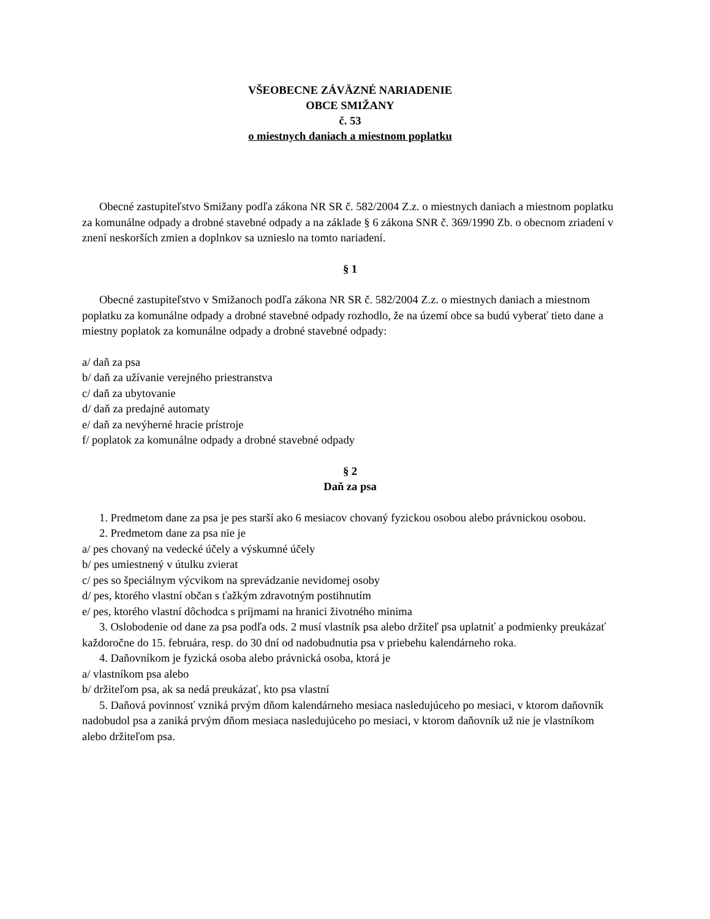VŠEOBECNE ZÁVÄZNÉ NARIADENIE
OBCE SMIŽANY
č. 53
o miestnych daniach a miestnom poplatku
Obecné zastupiteľstvo Smižany podľa zákona NR SR č. 582/2004 Z.z. o miestnych daniach a miestnom poplatku za komunálne odpady a drobné stavebné odpady a na základe § 6 zákona SNR č. 369/1990 Zb. o obecnom zriadení v znení neskorších zmien a doplnkov sa uznieslo na tomto nariadení.
§ 1
Obecné zastupiteľstvo v Smižanoch podľa zákona NR SR č. 582/2004 Z.z. o miestnych daniach a miestnom poplatku za komunálne odpady a drobné stavebné odpady rozhodlo, že na území obce sa budú vyberať tieto dane a miestny poplatok za komunálne odpady a drobné stavebné odpady:
a/ daň za psa
b/ daň za užívanie verejného priestranstva
c/ daň za ubytovanie
d/ daň za predajné automaty
e/ daň za nevýherné hracie prístroje
f/ poplatok za komunálne odpady a drobné stavebné odpady
§ 2
Daň za psa
1. Predmetom dane za psa je pes starší ako 6 mesiacov chovaný fyzickou osobou alebo právnickou osobou.
2. Predmetom dane za psa nie je
a/ pes chovaný na vedecké účely a výskumné účely
b/ pes umiestnený v útulku zvierat
c/ pes so špeciálnym výcvikom na sprevádzanie nevidomej osoby
d/ pes, ktorého vlastní občan s ťažkým zdravotným postihnutím
e/ pes, ktorého vlastní dôchodca s príjmami na hranici životného minima
3. Oslobodenie od dane za psa podľa ods. 2 musí vlastník psa alebo držiteľ psa uplatniť a podmienky preukázať každoročne do 15. februára, resp. do 30 dní od nadobudnutia psa v priebehu kalendárneho roka.
4. Daňovníkom je fyzická osoba alebo právnická osoba, ktorá je
a/ vlastníkom psa alebo
b/ držiteľom psa, ak sa nedá preukázať, kto psa vlastní
5. Daňová povinnosť vzniká prvým dňom kalendárneho mesiaca nasledujúceho po mesiaci, v ktorom daňovník nadobudol psa a zaniká prvým dňom mesiaca nasledujúceho po mesiaci, v ktorom daňovník už nie je vlastníkom alebo držiteľom psa.